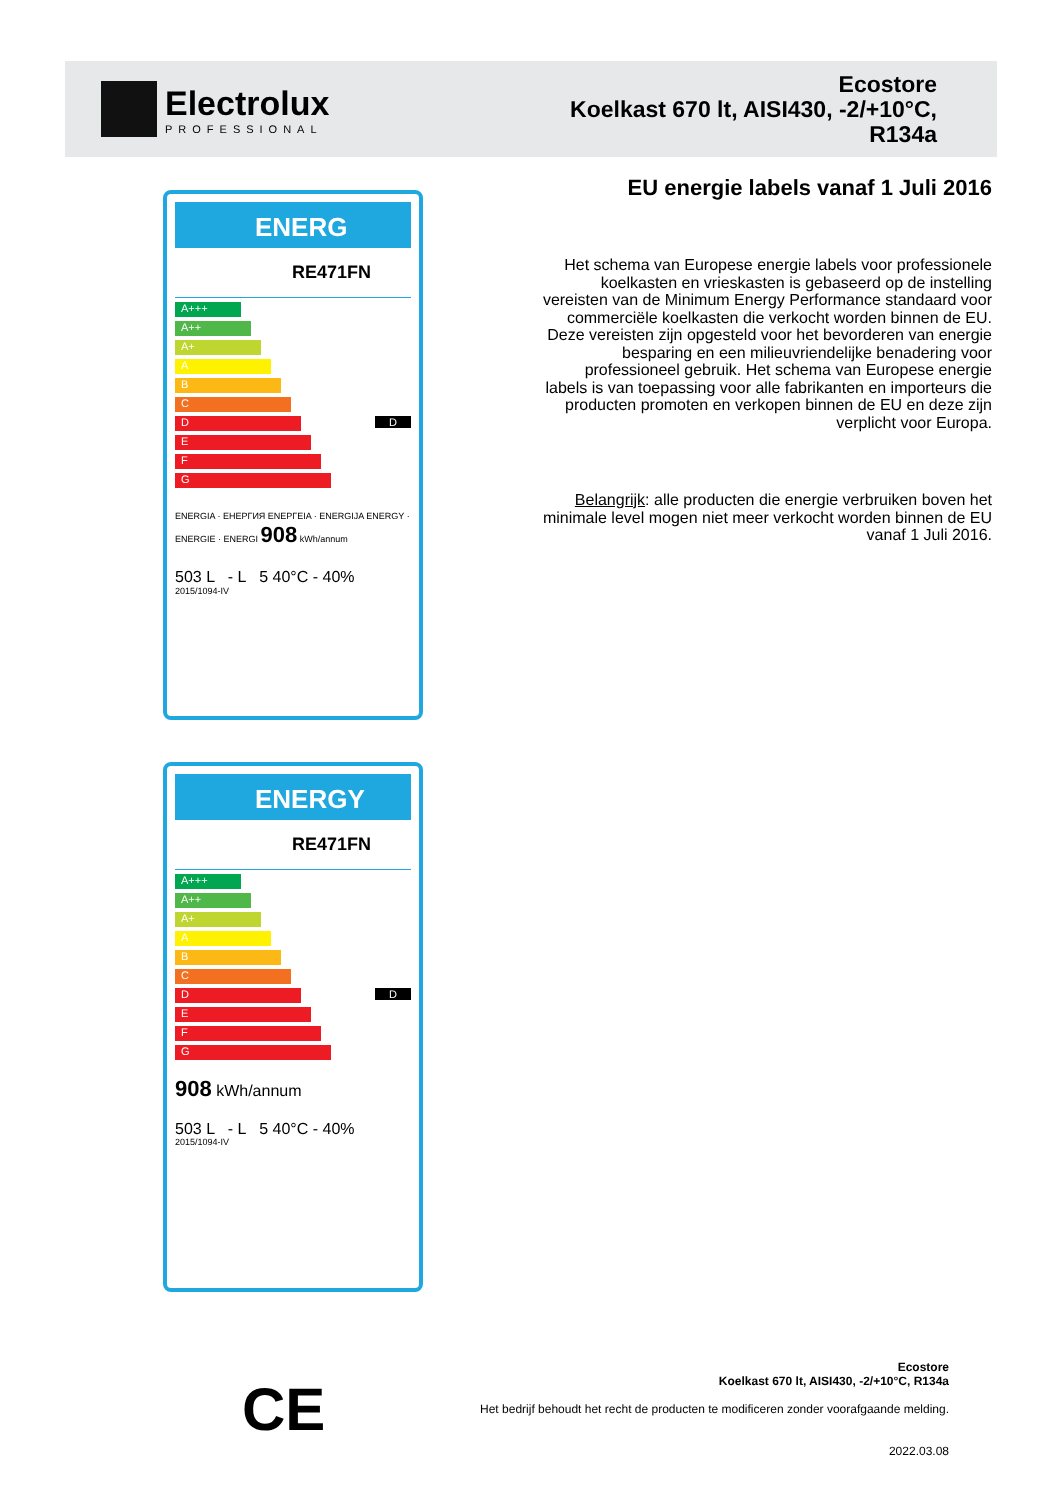Electrolux
PROFESSIONAL
Ecostore
Koelkast 670 lt, AISI430, -2/+10°C,
R134a
ENERG
RE471FN
A+++
A++
A+
A
B
C
D D
E
F
G
ENERGIA · ЕНЕРГИЯ ΕΝΕΡΓΕΙΑ · ENERGIJA ENERGY · ENERGIE · ENERGI 908 kWh/annum
503 L - L 5 40°C - 40%
2015/1094-IV
ENERGY
RE471FN
A+++
A++
A+
A
B
C
D D
E
F
G
908 kWh/annum
503 L - L 5 40°C - 40%
2015/1094-IV
EU energie labels vanaf 1 Juli 2016
Het schema van Europese energie labels voor professionele koelkasten en vrieskasten is gebaseerd op de instelling vereisten van de Minimum Energy Performance standaard voor commerciële koelkasten die verkocht worden binnen de EU. Deze vereisten zijn opgesteld voor het bevorderen van energie besparing en een milieuvriendelijke benadering voor professioneel gebruik. Het schema van Europese energie labels is van toepassing voor alle fabrikanten en importeurs die producten promoten en verkopen binnen de EU en deze zijn verplicht voor Europa.
Belangrijk: alle producten die energie verbruiken boven het minimale level mogen niet meer verkocht worden binnen de EU vanaf 1 Juli 2016.
CE
Ecostore
Koelkast 670 lt, AISI430, -2/+10°C, R134a
Het bedrijf behoudt het recht de producten te modificeren zonder voorafgaande melding.
2022.03.08